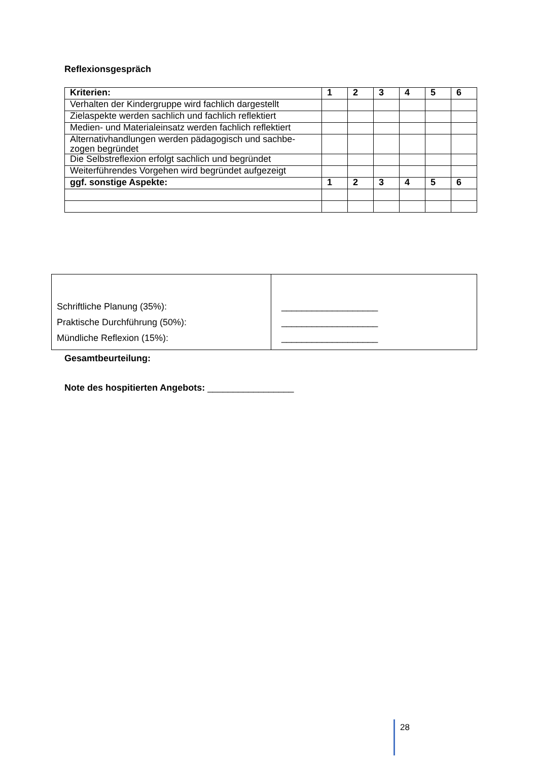Reflexionsgespräch
| Kriterien: | 1 | 2 | 3 | 4 | 5 | 6 |
| --- | --- | --- | --- | --- | --- | --- |
| Verhalten der Kindergruppe wird fachlich dargestellt | | | | | | |
| Zielaspekte werden sachlich und fachlich reflektiert | | | | | | |
| Medien- und Materialeinsatz werden fachlich reflektiert | | | | | | |
| Alternativhandlungen werden pädagogisch und sachbe-zogen begründet | | | | | | |
| Die Selbstreflexion erfolgt sachlich und begründet | | | | | | |
| Weiterführendes Vorgehen wird begründet aufgezeigt | | | | | | |
| ggf. sonstige Aspekte: | 1 | 2 | 3 | 4 | 5 | 6 |
| Schriftliche Planung (35%): Praktische Durchführung (50%): Mündliche Reflexion (15%): | ___________________ ___________________ ___________________ |
Gesamtbeurteilung:
Note des hospitierten Angebots: _________________
28